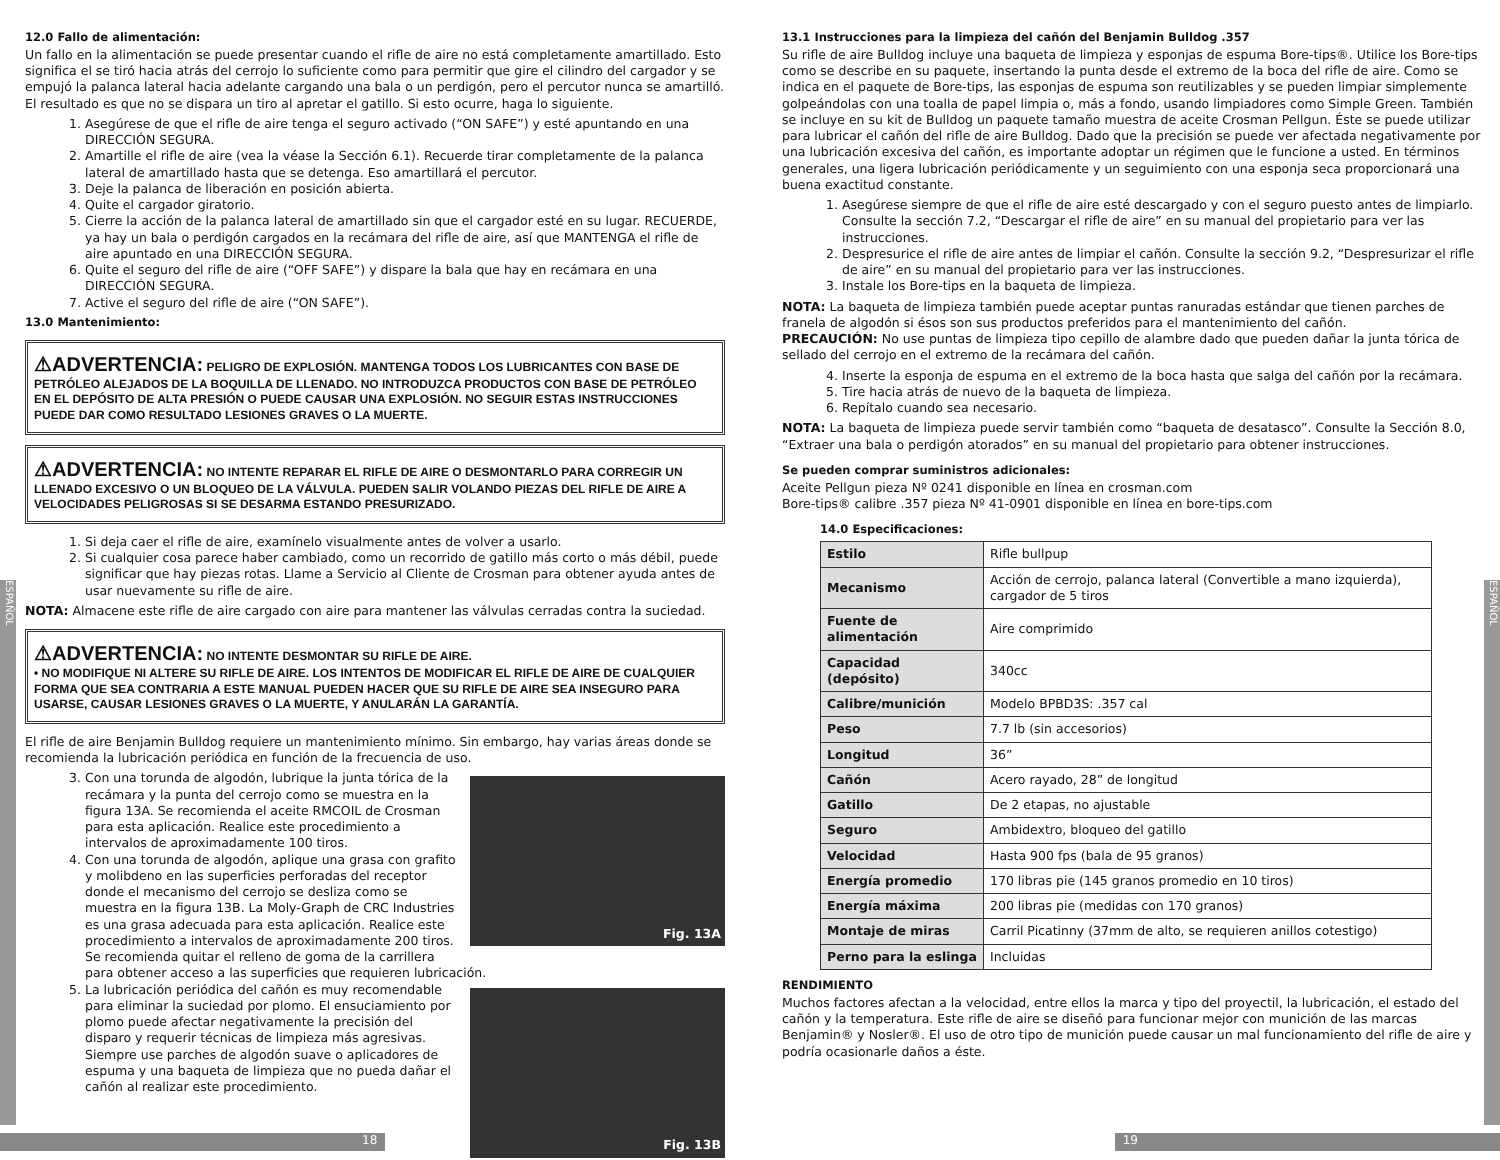ESPAÑOL
ESPAÑOL
12.0 Fallo de alimentación:
Un fallo en la alimentación se puede presentar cuando el rifle de aire no está completamente amartillado. Esto significa el se tiró hacia atrás del cerrojo lo suficiente como para permitir que gire el cilindro del cargador y se empujó la palanca lateral hacia adelante cargando una bala o un perdigón, pero el percutor nunca se amartilló. El resultado es que no se dispara un tiro al apretar el gatillo. Si esto ocurre, haga lo siguiente.
1. Asegúrese de que el rifle de aire tenga el seguro activado (“ON SAFE”) y esté apuntando en una DIRECCIÓN SEGURA.
2. Amartille el rifle de aire (vea la véase la Sección 6.1). Recuerde tirar completamente de la palanca lateral de amartillado hasta que se detenga. Eso amartillará el percutor.
3. Deje la palanca de liberación en posición abierta.
4. Quite el cargador giratorio.
5. Cierre la acción de la palanca lateral de amartillado sin que el cargador esté en su lugar. RECUERDE, ya hay un bala o perdigón cargados en la recámara del rifle de aire, así que MANTENGA el rifle de aire apuntado en una DIRECCIÓN SEGURA.
6. Quite el seguro del rifle de aire (“OFF SAFE”) y dispare la bala que hay en recámara en una DIRECCIÓN SEGURA.
7. Active el seguro del rifle de aire (“ON SAFE”).
13.0 Mantenimiento:
⚠ADVERTENCIA: PELIGRO DE EXPLOSIÓN. MANTENGA TODOS LOS LUBRICANTES CON BASE DE PETRÓLEO ALEJADOS DE LA BOQUILLA DE LLENADO. NO INTRODUZCA PRODUCTOS CON BASE DE PETRÓLEO EN EL DEPÓSITO DE ALTA PRESIÓN O PUEDE CAUSAR UNA EXPLOSIÓN. NO SEGUIR ESTAS INSTRUCCIONES PUEDE DAR COMO RESULTADO LESIONES GRAVES O LA MUERTE.
⚠ADVERTENCIA: NO INTENTE REPARAR EL RIFLE DE AIRE O DESMONTARLO PARA CORREGIR UN LLENADO EXCESIVO O UN BLOQUEO DE LA VÁLVULA. PUEDEN SALIR VOLANDO PIEZAS DEL RIFLE DE AIRE A VELOCIDADES PELIGROSAS SI SE DESARMA ESTANDO PRESURIZADO.
1. Si deja caer el rifle de aire, examínelo visualmente antes de volver a usarlo.
2. Si cualquier cosa parece haber cambiado, como un recorrido de gatillo más corto o más débil, puede significar que hay piezas rotas. Llame a Servicio al Cliente de Crosman para obtener ayuda antes de usar nuevamente su rifle de aire.
NOTA: Almacene este rifle de aire cargado con aire para mantener las válvulas cerradas contra la suciedad.
⚠ADVERTENCIA: NO INTENTE DESMONTAR SU RIFLE DE AIRE.
• NO MODIFIQUE NI ALTERE SU RIFLE DE AIRE. LOS INTENTOS DE MODIFICAR EL RIFLE DE AIRE DE CUALQUIER FORMA QUE SEA CONTRARIA A ESTE MANUAL PUEDEN HACER QUE SU RIFLE DE AIRE SEA INSEGURO PARA USARSE, CAUSAR LESIONES GRAVES O LA MUERTE, Y ANULARÁN LA GARANTÍA.
El rifle de aire Benjamin Bulldog requiere un mantenimiento mínimo. Sin embargo, hay varias áreas donde se recomienda la lubricación periódica en función de la frecuencia de uso.
Fig. 13A
3. Con una torunda de algodón, lubrique la junta tórica de la recámara y la punta del cerrojo como se muestra en la figura 13A. Se recomienda el aceite RMCOIL de Crosman para esta aplicación. Realice este procedimiento a intervalos de aproximadamente 100 tiros.
4. Con una torunda de algodón, aplique una grasa con grafito y molibdeno en las superficies perforadas del receptor donde el mecanismo del cerrojo se desliza como se muestra en la figura 13B. La Moly-Graph de CRC Industries es una grasa adecuada para esta aplicación. Realice este procedimiento a intervalos de aproximadamente 200 tiros. Se recomienda quitar el relleno de goma de la carrillera para obtener acceso a las superficies que requieren lubricación.
Fig. 13B
5. La lubricación periódica del cañón es muy recomendable para eliminar la suciedad por plomo. El ensuciamiento por plomo puede afectar negativamente la precisión del disparo y requerir técnicas de limpieza más agresivas. Siempre use parches de algodón suave o aplicadores de espuma y una baqueta de limpieza que no pueda dañar el cañón al realizar este procedimiento.
13.1 Instrucciones para la limpieza del cañón del Benjamin Bulldog .357
Su rifle de aire Bulldog incluye una baqueta de limpieza y esponjas de espuma Bore-tips®. Utilice los Bore-tips como se describe en su paquete, insertando la punta desde el extremo de la boca del rifle de aire. Como se indica en el paquete de Bore-tips, las esponjas de espuma son reutilizables y se pueden limpiar simplemente golpeándolas con una toalla de papel limpia o, más a fondo, usando limpiadores como Simple Green. También se incluye en su kit de Bulldog un paquete tamaño muestra de aceite Crosman Pellgun. Éste se puede utilizar para lubricar el cañón del rifle de aire Bulldog. Dado que la precisión se puede ver afectada negativamente por una lubricación excesiva del cañón, es importante adoptar un régimen que le funcione a usted. En términos generales, una ligera lubricación periódicamente y un seguimiento con una esponja seca proporcionará una buena exactitud constante.
1. Asegúrese siempre de que el rifle de aire esté descargado y con el seguro puesto antes de limpiarlo. Consulte la sección 7.2, “Descargar el rifle de aire” en su manual del propietario para ver las instrucciones.
2. Despresurice el rifle de aire antes de limpiar el cañón. Consulte la sección 9.2, “Despresurizar el rifle de aire” en su manual del propietario para ver las instrucciones.
3. Instale los Bore-tips en la baqueta de limpieza.
NOTA: La baqueta de limpieza también puede aceptar puntas ranuradas estándar que tienen parches de franela de algodón si ésos son sus productos preferidos para el mantenimiento del cañón.
PRECAUCIÓN: No use puntas de limpieza tipo cepillo de alambre dado que pueden dañar la junta tórica de sellado del cerrojo en el extremo de la recámara del cañón.
4. Inserte la esponja de espuma en el extremo de la boca hasta que salga del cañón por la recámara.
5. Tire hacia atrás de nuevo de la baqueta de limpieza.
6. Repítalo cuando sea necesario.
NOTA: La baqueta de limpieza puede servir también como “baqueta de desatasco”. Consulte la Sección 8.0, “Extraer una bala o perdigón atorados” en su manual del propietario para obtener instrucciones.
Se pueden comprar suministros adicionales:
Aceite Pellgun pieza Nº 0241 disponible en línea en crosman.com
Bore-tips® calibre .357 pieza Nº 41-0901 disponible en línea en bore-tips.com
14.0 Especificaciones:
| Estilo | Rifle bullpup |
| Mecanismo | Acción de cerrojo, palanca lateral (Convertible a mano izquierda), cargador de 5 tiros |
| Fuente de alimentación | Aire comprimido |
| Capacidad (depósito) | 340cc |
| Calibre/munición | Modelo BPBD3S: .357 cal |
| Peso | 7.7 lb (sin accesorios) |
| Longitud | 36” |
| Cañón | Acero rayado, 28” de longitud |
| Gatillo | De 2 etapas, no ajustable |
| Seguro | Ambidextro, bloqueo del gatillo |
| Velocidad | Hasta 900 fps (bala de 95 granos) |
| Energía promedio | 170 libras pie (145 granos promedio en 10 tiros) |
| Energía máxima | 200 libras pie (medidas con 170 granos) |
| Montaje de miras | Carril Picatinny (37mm de alto, se requieren anillos cotestigo) |
| Perno para la eslinga | Incluidas |
RENDIMIENTO
Muchos factores afectan a la velocidad, entre ellos la marca y tipo del proyectil, la lubricación, el estado del cañón y la temperatura. Este rifle de aire se diseñó para funcionar mejor con munición de las marcas Benjamin® y Nosler®. El uso de otro tipo de munición puede causar un mal funcionamiento del rifle de aire y podría ocasionarle daños a éste.
18 19